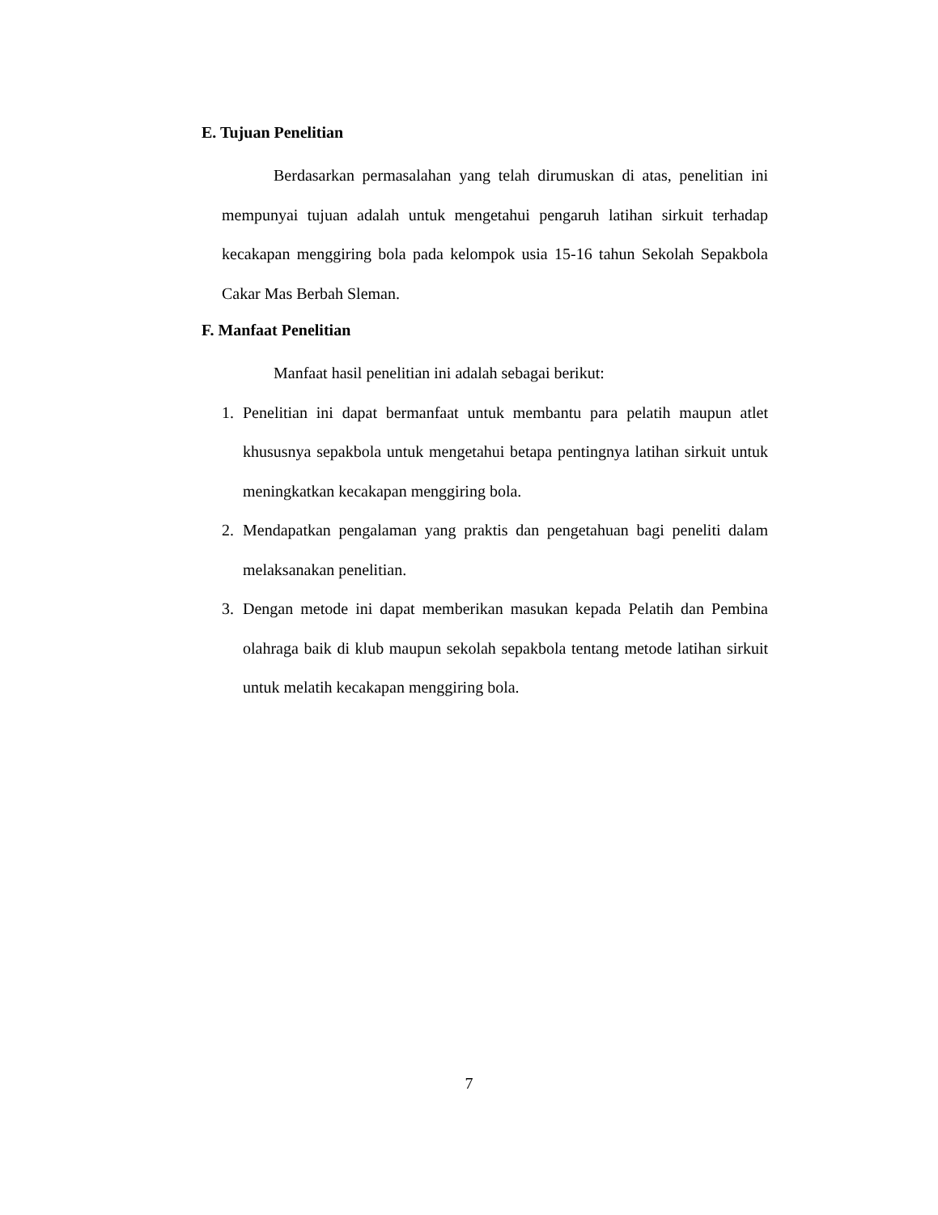E. Tujuan Penelitian
Berdasarkan permasalahan yang telah dirumuskan di atas, penelitian ini mempunyai tujuan adalah untuk mengetahui pengaruh latihan sirkuit terhadap kecakapan menggiring bola pada kelompok usia 15-16 tahun Sekolah Sepakbola Cakar Mas Berbah Sleman.
F. Manfaat Penelitian
Manfaat hasil penelitian ini adalah sebagai berikut:
1. Penelitian ini dapat bermanfaat untuk membantu para pelatih maupun atlet khususnya sepakbola untuk mengetahui betapa pentingnya latihan sirkuit untuk meningkatkan kecakapan menggiring bola.
2. Mendapatkan pengalaman yang praktis dan pengetahuan bagi peneliti dalam melaksanakan penelitian.
3. Dengan metode ini dapat memberikan masukan kepada Pelatih dan Pembina olahraga baik di klub maupun sekolah sepakbola tentang metode latihan sirkuit untuk melatih kecakapan menggiring bola.
7